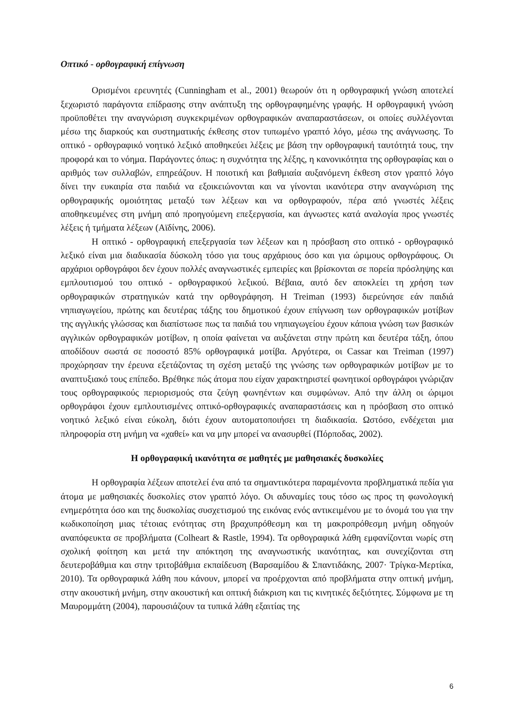Οπτικό - ορθογραφική επίγνωση
Ορισμένοι ερευνητές (Cunningham et al., 2001) θεωρούν ότι η ορθογραφική γνώση αποτελεί ξεχωριστό παράγοντα επίδρασης στην ανάπτυξη της ορθογραφημένης γραφής. Η ορθογραφική γνώση προϋποθέτει την αναγνώριση συγκεκριμένων ορθογραφικών αναπαραστάσεων, οι οποίες συλλέγονται μέσω της διαρκούς και συστηματικής έκθεσης στον τυπωμένο γραπτό λόγο, μέσω της ανάγνωσης. Το οπτικό - ορθογραφικό νοητικό λεξικό αποθηκεύει λέξεις με βάση την ορθογραφική ταυτότητά τους, την προφορά και το νόημα. Παράγοντες όπως: η συχνότητα της λέξης, η κανονικότητα της ορθογραφίας και ο αριθμός των συλλαβών, επηρεάζουν. Η ποιοτική και βαθμιαία αυξανόμενη έκθεση στον γραπτό λόγο δίνει την ευκαιρία στα παιδιά να εξοικειώνονται και να γίνονται ικανότερα στην αναγνώριση της ορθογραφικής ομοιότητας μεταξύ των λέξεων και να ορθογραφούν, πέρα από γνωστές λέξεις αποθηκευμένες στη μνήμη από προηγούμενη επεξεργασία, και άγνωστες κατά αναλογία προς γνωστές λέξεις ή τμήματα λέξεων (Αϊδίνης, 2006).
Η οπτικό - ορθογραφική επεξεργασία των λέξεων και η πρόσβαση στο οπτικό - ορθογραφικό λεξικό είναι μια διαδικασία δύσκολη τόσο για τους αρχάριους όσο και για ώριμους ορθογράφους. Οι αρχάριοι ορθογράφοι δεν έχουν πολλές αναγνωστικές εμπειρίες και βρίσκονται σε πορεία πρόσληψης και εμπλουτισμού του οπτικό - ορθογραφικού λεξικού. Βέβαια, αυτό δεν αποκλείει τη χρήση των ορθογραφικών στρατηγικών κατά την ορθογράφηση. Η Treiman (1993) διερεύνησε εάν παιδιά νηπιαγωγείου, πρώτης και δευτέρας τάξης του δημοτικού έχουν επίγνωση των ορθογραφικών μοτίβων της αγγλικής γλώσσας και διαπίστωσε πως τα παιδιά του νηπιαγωγείου έχουν κάποια γνώση των βασικών αγγλικών ορθογραφικών μοτίβων, η οποία φαίνεται να αυξάνεται στην πρώτη και δευτέρα τάξη, όπου αποδίδουν σωστά σε ποσοστό 85% ορθογραφικά μοτίβα. Αργότερα, οι Cassar και Treiman (1997) προχώρησαν την έρευνα εξετάζοντας τη σχέση μεταξύ της γνώσης των ορθογραφικών μοτίβων με το αναπτυξιακό τους επίπεδο. Βρέθηκε πώς άτομα που είχαν χαρακτηριστεί φωνητικοί ορθογράφοι γνώριζαν τους ορθογραφικούς περιορισμούς στα ζεύγη φωνηέντων και συμφώνων. Από την άλλη οι ώριμοι ορθογράφοι έχουν εμπλουτισμένες οπτικό-ορθογραφικές αναπαραστάσεις και η πρόσβαση στο οπτικό νοητικό λεξικό είναι εύκολη, διότι έχουν αυτοματοποιήσει τη διαδικασία. Ωστόσο, ενδέχεται μια πληροφορία στη μνήμη να «χαθεί» και να μην μπορεί να ανασυρθεί (Πόρποδας, 2002).
Η ορθογραφική ικανότητα σε μαθητές με μαθησιακές δυσκολίες
Η ορθογραφία λέξεων αποτελεί ένα από τα σημαντικότερα παραμένοντα προβληματικά πεδία για άτομα με μαθησιακές δυσκολίες στον γραπτό λόγο. Οι αδυναμίες τους τόσο ως προς τη φωνολογική ενημερότητα όσο και της δυσκολίας συσχετισμού της εικόνας ενός αντικειμένου με το όνομά του για την κωδικοποίηση μιας τέτοιας ενότητας στη βραχυπρόθεσμη και τη μακροπρόθεσμη μνήμη οδηγούν αναπόφευκτα σε προβλήματα (Colheart & Rastle, 1994). Τα ορθογραφικά λάθη εμφανίζονται νωρίς στη σχολική φοίτηση και μετά την απόκτηση της αναγνωστικής ικανότητας, και συνεχίζονται στη δευτεροβάθμια και στην τριτοβάθμια εκπαίδευση (Βαρσαμίδου & Σπαντιδάκης, 2007· Τρίγκα-Μερτίκα, 2010). Τα ορθογραφικά λάθη που κάνουν, μπορεί να προέρχονται από προβλήματα στην οπτική μνήμη, στην ακουστική μνήμη, στην ακουστική και οπτική διάκριση και τις κινητικές δεξιότητες. Σύμφωνα με τη Μαυρομμάτη (2004), παρουσιάζουν τα τυπικά λάθη εξαιτίας της
6